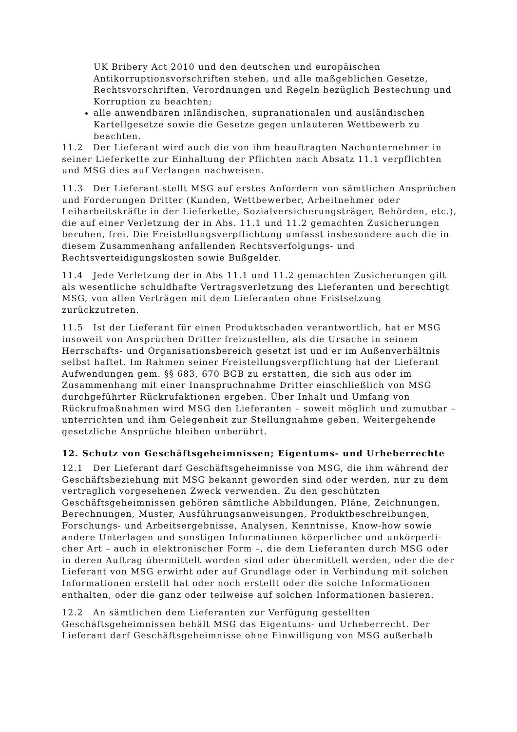UK Bribery Act 2010 und den deutschen und europäischen Antikorruptionsvorschriften stehen, und alle maßgeblichen Gesetze, Rechtsvorschriften, Verordnungen und Regeln bezüglich Bestechung und Korruption zu beachten;
alle anwendbaren inländischen, supranationalen und ausländischen Kartellgesetze sowie die Gesetze gegen unlauteren Wettbewerb zu beachten.
11.2 Der Lieferant wird auch die von ihm beauftragten Nachunternehmer in seiner Lieferkette zur Einhaltung der Pflichten nach Absatz 11.1 verpflichten und MSG dies auf Verlangen nachweisen.
11.3 Der Lieferant stellt MSG auf erstes Anfordern von sämtlichen Ansprüchen und Forderungen Dritter (Kunden, Wettbewerber, Arbeitnehmer oder Leiharbeitskräfte in der Lieferkette, Sozialversicherungsträger, Behörden, etc.), die auf einer Verletzung der in Abs. 11.1 und 11.2 gemachten Zusicherungen beruhen, frei. Die Freistellungsverpflichtung umfasst insbesondere auch die in diesem Zusammenhang anfallenden Rechtsverfolgungs- und Rechtsverteidigungskosten sowie Bußgelder.
11.4 Jede Verletzung der in Abs 11.1 und 11.2 gemachten Zusicherungen gilt als wesentliche schuldhafte Vertragsverletzung des Lieferanten und berechtigt MSG, von allen Verträgen mit dem Lieferanten ohne Fristsetzung zurückzutreten.
11.5 Ist der Lieferant für einen Produktschaden verantwortlich, hat er MSG insoweit von Ansprüchen Dritter freizustellen, als die Ursache in seinem Herrschafts- und Organisationsbereich gesetzt ist und er im Außenverhältnis selbst haftet. Im Rahmen seiner Freistellungsverpflichtung hat der Lieferant Aufwendungen gem. §§ 683, 670 BGB zu erstatten, die sich aus oder im Zusammenhang mit einer Inanspruchnahme Dritter einschließlich von MSG durchgeführter Rückrufaktionen ergeben. Über Inhalt und Umfang von Rückrufmaßnahmen wird MSG den Lieferanten – soweit möglich und zumutbar – unterrichten und ihm Gelegenheit zur Stellungnahme geben. Weitergehende gesetzliche Ansprüche bleiben unberührt.
12. Schutz von Geschäftsgeheimnissen; Eigentums- und Urheberrechte
12.1 Der Lieferant darf Geschäftsgeheimnisse von MSG, die ihm während der Geschäftsbeziehung mit MSG bekannt geworden sind oder werden, nur zu dem vertraglich vorgesehenen Zweck verwenden. Zu den geschützten Geschäftsgeheimnissen gehören sämtliche Abbildungen, Pläne, Zeichnungen, Berechnungen, Muster, Ausführungsanweisungen, Produktbeschreibungen, Forschungs- und Arbeitsergebnisse, Analysen, Kenntnisse, Know-how sowie andere Unterlagen und sonstigen Informationen körperlicher und unkörperli-cher Art – auch in elektronischer Form –, die dem Lieferanten durch MSG oder in deren Auftrag übermittelt worden sind oder übermittelt werden, oder die der Lieferant von MSG erwirbt oder auf Grundlage oder in Verbindung mit solchen Informationen erstellt hat oder noch erstellt oder die solche Informationen enthalten, oder die ganz oder teilweise auf solchen Informationen basieren.
12.2 An sämtlichen dem Lieferanten zur Verfügung gestellten Geschäftsgeheimnissen behält MSG das Eigentums- und Urheberrecht. Der Lieferant darf Geschäftsgeheimnisse ohne Einwilligung von MSG außerhalb